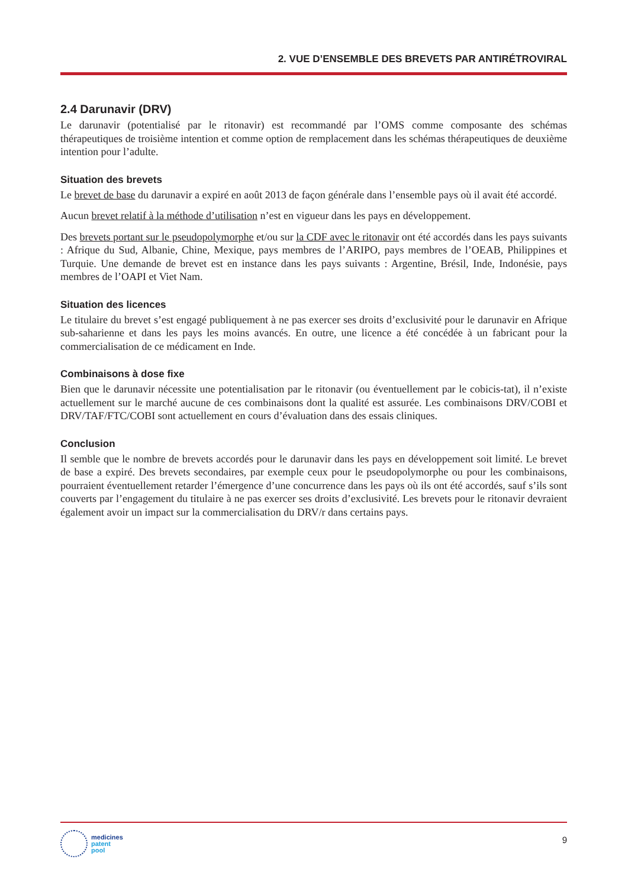2. VUE D’ENSEMBLE DES BREVETS PAR ANTIRÉTROVIRAL
2.4 Darunavir (DRV)
Le darunavir (potentialisé par le ritonavir) est recommandé par l’OMS comme composante des schémas thérapeutiques de troisième intention et comme option de remplacement dans les schémas thérapeutiques de deuxième intention pour l’adulte.
Situation des brevets
Le brevet de base du darunavir a expiré en août 2013 de façon générale dans l’ensemble pays où il avait été accordé.
Aucun brevet relatif à la méthode d’utilisation n’est en vigueur dans les pays en développement.
Des brevets portant sur le pseudopolymorphe et/ou sur la CDF avec le ritonavir ont été accordés dans les pays suivants : Afrique du Sud, Albanie, Chine, Mexique, pays membres de l’ARIPO, pays membres de l’OEAB, Philippines et Turquie. Une demande de brevet est en instance dans les pays suivants : Argentine, Brésil, Inde, Indonésie, pays membres de l’OAPI et Viet Nam.
Situation des licences
Le titulaire du brevet s’est engagé publiquement à ne pas exercer ses droits d’exclusivité pour le darunavir en Afrique sub-saharienne et dans les pays les moins avancés. En outre, une licence a été concédée à un fabricant pour la commercialisation de ce médicament en Inde.
Combinaisons à dose fixe
Bien que le darunavir nécessite une potentialisation par le ritonavir (ou éventuellement par le cobicis-tat), il n’existe actuellement sur le marché aucune de ces combinaisons dont la qualité est assurée. Les combinaisons DRV/COBI et DRV/TAF/FTC/COBI sont actuellement en cours d’évaluation dans des essais cliniques.
Conclusion
Il semble que le nombre de brevets accordés pour le darunavir dans les pays en développement soit limité. Le brevet de base a expiré. Des brevets secondaires, par exemple ceux pour le pseudopolymorphe ou pour les combinaisons, pourraient éventuellement retarder l’émergence d’une concurrence dans les pays où ils ont été accordés, sauf s’ils sont couverts par l’engagement du titulaire à ne pas exercer ses droits d’exclusivité. Les brevets pour le ritonavir devraient également avoir un impact sur la commercialisation du DRV/r dans certains pays.
medicines
patent
pool
9